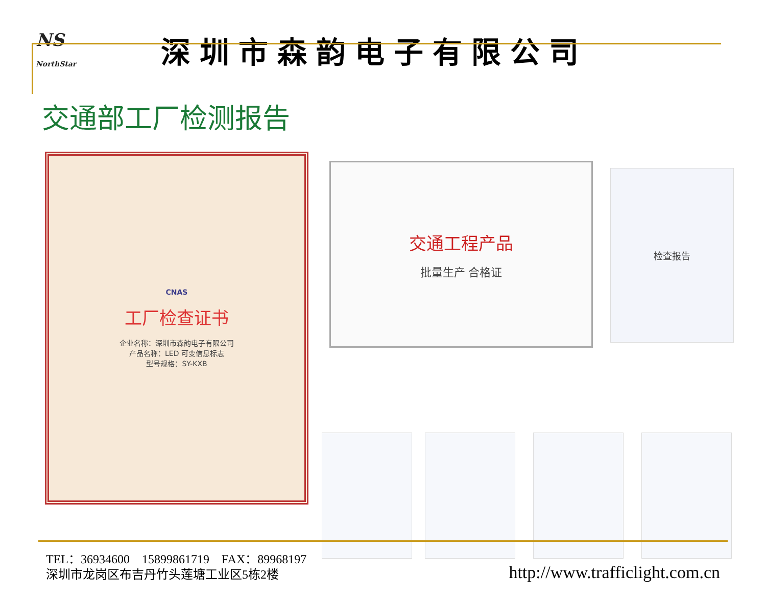NS
NorthStar
深圳市森韵电子有限公司
交通部工厂检测报告
CNAS
工厂检查证书
企业名称：深圳市森韵电子有限公司
产品名称：LED 可变信息标志
型号规格：SY-KXB
交通工程产品
批量生产 合格证
检查报告
TEL：36934600 15899861719 FAX：89968197
深圳市龙岗区布吉丹竹头莲塘工业区5栋2楼
http://www.trafficlight.com.cn